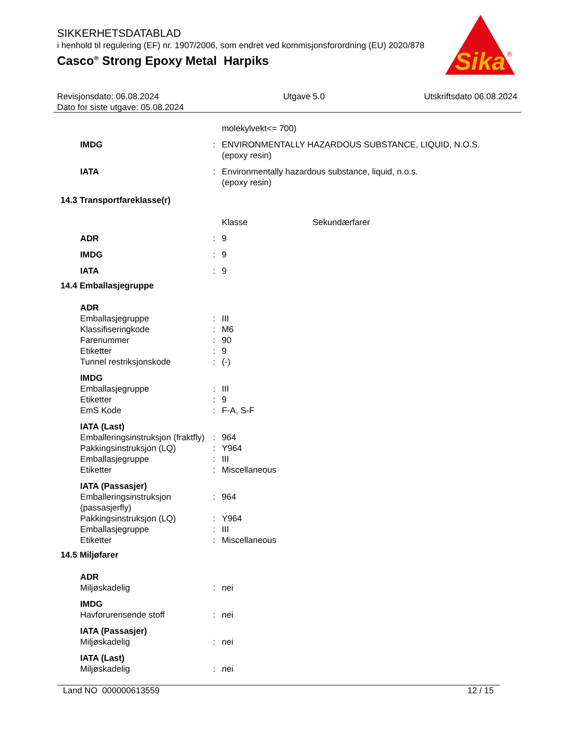SIKKERHETSDATABLAD
i henhold til regulering (EF) nr. 1907/2006, som endret ved kommisjonsforordning (EU) 2020/878
Casco<sup>®</sup> Strong Epoxy Metal Harpiks
Sika
®
Revisjonsdato: 06.08.2024
Dato for siste utgave: 05.08.2024
Utgave 5.0 Utskriftsdato 06.08.2024
| | | molekylvekt<= 700) |
| IMDG | : | ENVIRONMENTALLY HAZARDOUS SUBSTANCE, LIQUID, N.O.S. (epoxy resin) |
| IATA | : | Environmentally hazardous substance, liquid, n.o.s. (epoxy resin) |
| 14.3 Transportfareklasse(r) | | |
| | | Klasse Sekundærfarer |
| ADR | : | 9 |
| IMDG | : | 9 |
| IATA | : | 9 |
| 14.4 Emballasjegruppe | | |
| ADR | | |
| Emballasjegruppe | : | III |
| Klassifiseringkode | : | M6 |
| Farenummer | : | 90 |
| Etiketter | : | 9 |
| Tunnel restriksjonskode | : | (-) |
| IMDG | | |
| Emballasjegruppe | : | III |
| Etiketter | : | 9 |
| EmS Kode | : | F-A, S-F |
| IATA (Last) | | |
| Emballeringsinstruksjon (fraktfly) | : | 964 |
| Pakkingsinstruksjon (LQ) | : | Y964 |
| Emballasjegruppe | : | III |
| Etiketter | : | Miscellaneous |
| IATA (Passasjer) | | |
| Emballeringsinstruksjon (passasjerfly) | : | 964 |
| Pakkingsinstruksjon (LQ) | : | Y964 |
| Emballasjegruppe | : | III |
| Etiketter | : | Miscellaneous |
| 14.5 Miljøfarer | | |
| ADR | | |
| Miljøskadelig | : | nei |
| IMDG | | |
| Havforurensende stoff | : | nei |
| IATA (Passasjer) | | |
| Miljøskadelig | : | nei |
| IATA (Last) | | |
| Miljøskadelig | : | nei |
Land NO 000000613559 12 / 15